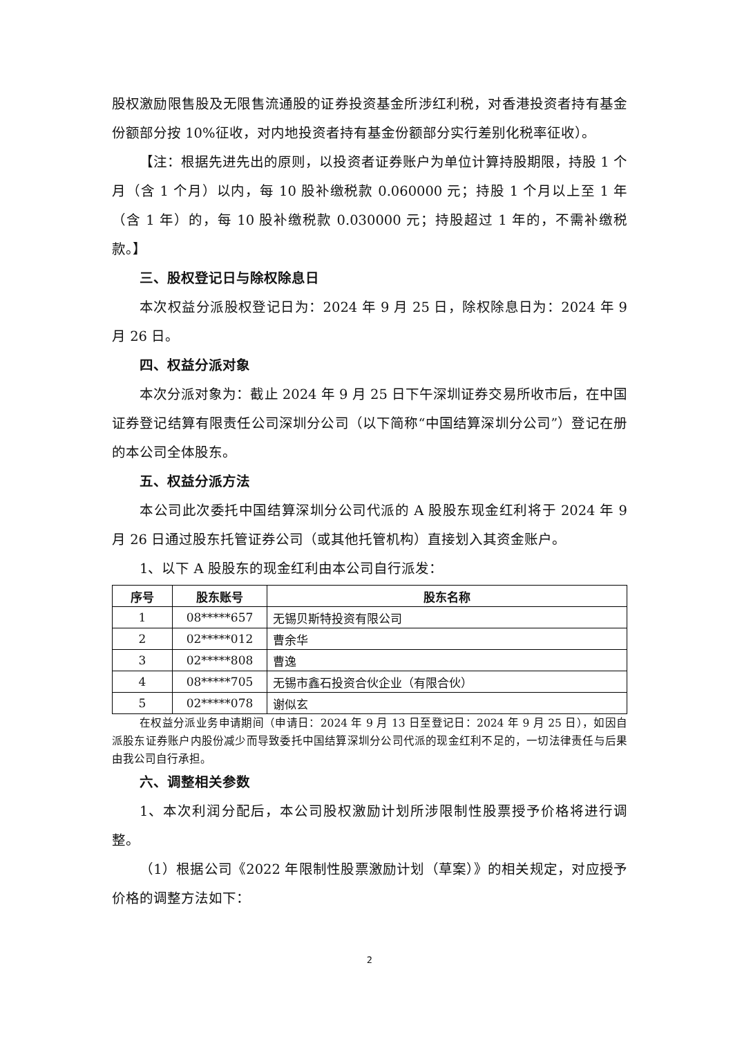股权激励限售股及无限售流通股的证券投资基金所涉红利税，对香港投资者持有基金份额部分按 10%征收，对内地投资者持有基金份额部分实行差别化税率征收）。
【注：根据先进先出的原则，以投资者证券账户为单位计算持股期限，持股 1 个月（含 1 个月）以内，每 10 股补缴税款 0.060000 元；持股 1 个月以上至 1 年（含 1 年）的，每 10 股补缴税款 0.030000 元；持股超过 1 年的，不需补缴税款。】
三、股权登记日与除权除息日
本次权益分派股权登记日为：2024 年 9 月 25 日，除权除息日为：2024 年 9 月 26 日。
四、权益分派对象
本次分派对象为：截止 2024 年 9 月 25 日下午深圳证券交易所收市后，在中国证券登记结算有限责任公司深圳分公司（以下简称“中国结算深圳分公司”）登记在册的本公司全体股东。
五、权益分派方法
本公司此次委托中国结算深圳分公司代派的 A 股股东现金红利将于 2024 年 9 月 26 日通过股东托管证券公司（或其他托管机构）直接划入其资金账户。
1、以下 A 股股东的现金红利由本公司自行派发：
| 序号 | 股东账号 | 股东名称 |
| --- | --- | --- |
| 1 | 08*****657 | 无锡贝斯特投资有限公司 |
| 2 | 02*****012 | 曹余华 |
| 3 | 02*****808 | 曹逸 |
| 4 | 08*****705 | 无锡市鑫石投资合伙企业（有限合伙） |
| 5 | 02*****078 | 谢似玄 |
在权益分派业务申请期间（申请日：2024 年 9 月 13 日至登记日：2024 年 9 月 25 日），如因自派股东证券账户内股份减少而导致委托中国结算深圳分公司代派的现金红利不足的，一切法律责任与后果由我公司自行承担。
六、调整相关参数
1、本次利润分配后，本公司股权激励计划所涉限制性股票授予价格将进行调整。
（1）根据公司《2022 年限制性股票激励计划（草案）》的相关规定，对应授予价格的调整方法如下：
2